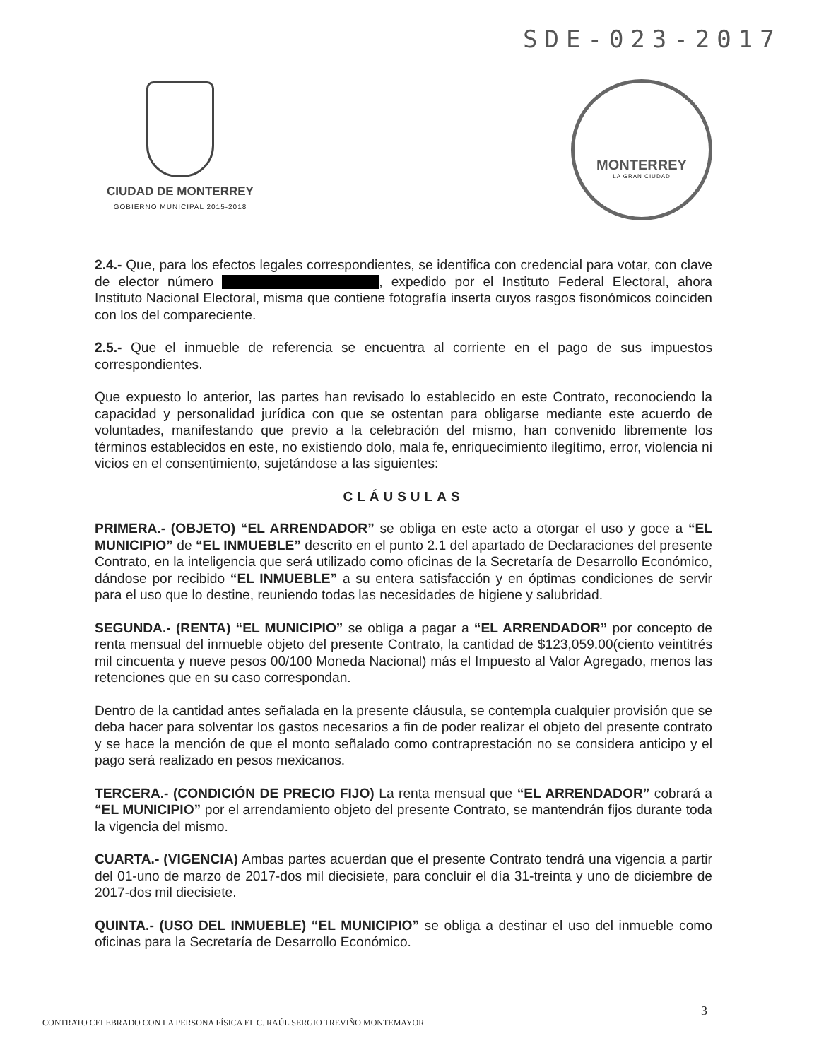SDE-023-2017
CIUDAD DE MONTERREY
GOBIERNO MUNICIPAL 2015-2018
MONTERREY
LA GRAN CIUDAD
2.4.- Que, para los efectos legales correspondientes, se identifica con credencial para votar, con clave de elector número , expedido por el Instituto Federal Electoral, ahora Instituto Nacional Electoral, misma que contiene fotografía inserta cuyos rasgos fisonómicos coinciden con los del compareciente.
2.5.- Que el inmueble de referencia se encuentra al corriente en el pago de sus impuestos correspondientes.
Que expuesto lo anterior, las partes han revisado lo establecido en este Contrato, reconociendo la capacidad y personalidad jurídica con que se ostentan para obligarse mediante este acuerdo de voluntades, manifestando que previo a la celebración del mismo, han convenido libremente los términos establecidos en este, no existiendo dolo, mala fe, enriquecimiento ilegítimo, error, violencia ni vicios en el consentimiento, sujetándose a las siguientes:
CLÁUSULAS
PRIMERA.- (OBJETO) “EL ARRENDADOR” se obliga en este acto a otorgar el uso y goce a “EL MUNICIPIO” de “EL INMUEBLE” descrito en el punto 2.1 del apartado de Declaraciones del presente Contrato, en la inteligencia que será utilizado como oficinas de la Secretaría de Desarrollo Económico, dándose por recibido “EL INMUEBLE” a su entera satisfacción y en óptimas condiciones de servir para el uso que lo destine, reuniendo todas las necesidades de higiene y salubridad.
SEGUNDA.- (RENTA) “EL MUNICIPIO” se obliga a pagar a “EL ARRENDADOR” por concepto de renta mensual del inmueble objeto del presente Contrato, la cantidad de $123,059.00(ciento veintitrés mil cincuenta y nueve pesos 00/100 Moneda Nacional) más el Impuesto al Valor Agregado, menos las retenciones que en su caso correspondan.
Dentro de la cantidad antes señalada en la presente cláusula, se contempla cualquier provisión que se deba hacer para solventar los gastos necesarios a fin de poder realizar el objeto del presente contrato y se hace la mención de que el monto señalado como contraprestación no se considera anticipo y el pago será realizado en pesos mexicanos.
TERCERA.- (CONDICIÓN DE PRECIO FIJO) La renta mensual que “EL ARRENDADOR” cobrará a “EL MUNICIPIO” por el arrendamiento objeto del presente Contrato, se mantendrán fijos durante toda la vigencia del mismo.
CUARTA.- (VIGENCIA) Ambas partes acuerdan que el presente Contrato tendrá una vigencia a partir del 01-uno de marzo de 2017-dos mil diecisiete, para concluir el día 31-treinta y uno de diciembre de 2017-dos mil diecisiete.
QUINTA.- (USO DEL INMUEBLE) “EL MUNICIPIO” se obliga a destinar el uso del inmueble como oficinas para la Secretaría de Desarrollo Económico.
3
CONTRATO CELEBRADO CON LA PERSONA FÍSICA EL C. RAÚL SERGIO TREVIÑO MONTEMAYOR